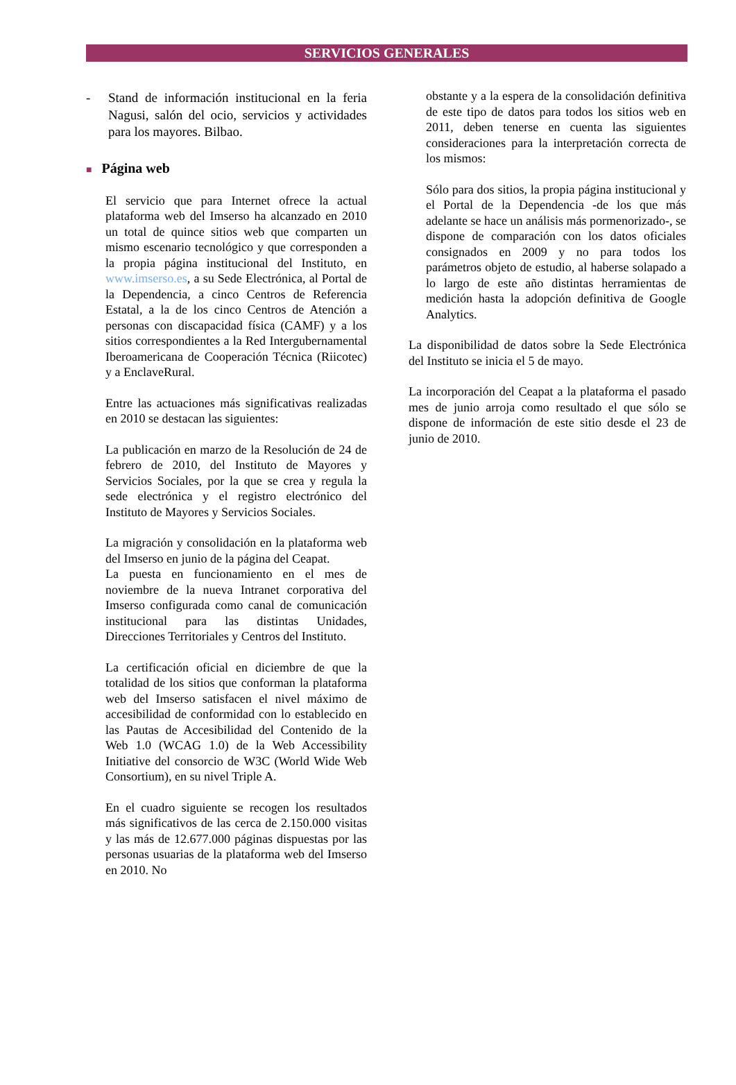SERVICIOS GENERALES
- Stand de información institucional en la feria Nagusi, salón del ocio, servicios y actividades para los mayores. Bilbao.
■ Página web
El servicio que para Internet ofrece la actual plataforma web del Imserso ha alcanzado en 2010 un total de quince sitios web que comparten un mismo escenario tecnológico y que corresponden a la propia página institucional del Instituto, en www.imserso.es, a su Sede Electrónica, al Portal de la Dependencia, a cinco Centros de Referencia Estatal, a la de los cinco Centros de Atención a personas con discapacidad física (CAMF) y a los sitios correspondientes a la Red Intergubernamental Iberoamericana de Cooperación Técnica (Riicotec) y a EnclaveRural.
Entre las actuaciones más significativas realizadas en 2010 se destacan las siguientes:
La publicación en marzo de la Resolución de 24 de febrero de 2010, del Instituto de Mayores y Servicios Sociales, por la que se crea y regula la sede electrónica y el registro electrónico del Instituto de Mayores y Servicios Sociales.
La migración y consolidación en la plataforma web del Imserso en junio de la página del Ceapat.
La puesta en funcionamiento en el mes de noviembre de la nueva Intranet corporativa del Imserso configurada como canal de comunicación institucional para las distintas Unidades, Direcciones Territoriales y Centros del Instituto.
La certificación oficial en diciembre de que la totalidad de los sitios que conforman la plataforma web del Imserso satisfacen el nivel máximo de accesibilidad de conformidad con lo establecido en las Pautas de Accesibilidad del Contenido de la Web 1.0 (WCAG 1.0) de la Web Accessibility Initiative del consorcio de W3C (World Wide Web Consortium), en su nivel Triple A.
En el cuadro siguiente se recogen los resultados más significativos de las cerca de 2.150.000 visitas y las más de 12.677.000 páginas dispuestas por las personas usuarias de la plataforma web del Imserso en 2010. No
obstante y a la espera de la consolidación definitiva de este tipo de datos para todos los sitios web en 2011, deben tenerse en cuenta las siguientes consideraciones para la interpretación correcta de los mismos:
Sólo para dos sitios, la propia página institucional y el Portal de la Dependencia -de los que más adelante se hace un análisis más pormenorizado-, se dispone de comparación con los datos oficiales consignados en 2009 y no para todos los parámetros objeto de estudio, al haberse solapado a lo largo de este año distintas herramientas de medición hasta la adopción definitiva de Google Analytics.
La disponibilidad de datos sobre la Sede Electrónica del Instituto se inicia el 5 de mayo.
La incorporación del Ceapat a la plataforma el pasado mes de junio arroja como resultado el que sólo se dispone de información de este sitio desde el 23 de junio de 2010.